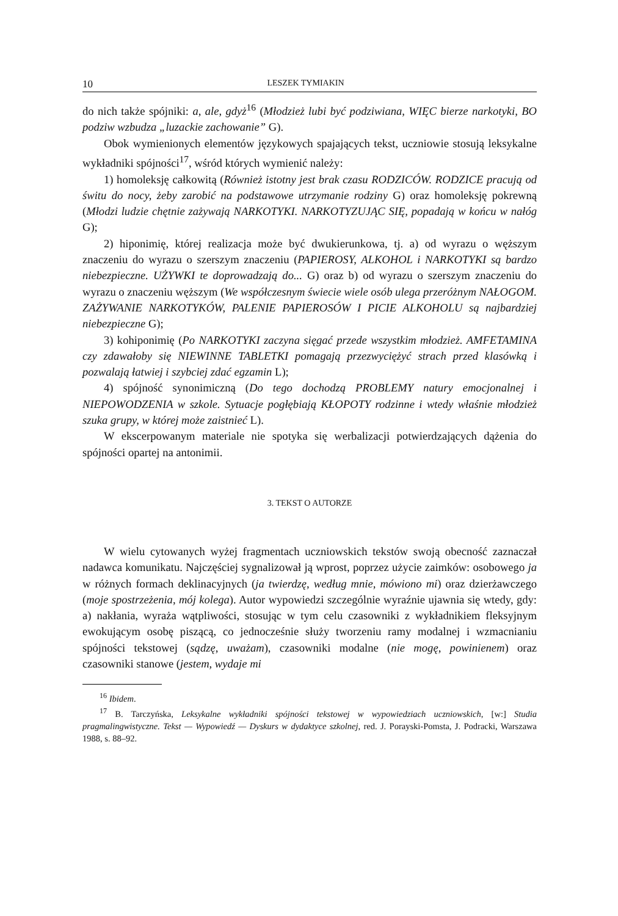10 LESZEK TYMIAKIN
do nich także spójniki: a, ale, gdyż<sup>16</sup> (Młodzież lubi być podziwiana, WIĘC bierze narkotyki, BO podziw wzbudza „luzackie zachowanie” G).
Obok wymienionych elementów językowych spajających tekst, uczniowie stosują leksykalne wykładniki spójności<sup>17</sup>, wśród których wymienić należy:
1) homoleksję całkowitą (Również istotny jest brak czasu RODZICÓW. RODZICE pracują od świtu do nocy, żeby zarobić na podstawowe utrzymanie rodziny G) oraz homoleksję pokrewną (Młodzi ludzie chętnie zażywają NARKOTYKI. NARKOTYZUJĄC SIĘ, popadają w końcu w nałóg G);
2) hiponimię, której realizacja może być dwukierunkowa, tj. a) od wyrazu o węższym znaczeniu do wyrazu o szerszym znaczeniu (PAPIEROSY, ALKOHOL i NARKOTYKI są bardzo niebezpieczne. UŻYWKI te doprowadzają do... G) oraz b) od wyrazu o szerszym znaczeniu do wyrazu o znaczeniu węższym (We współczesnym świecie wiele osób ulega przeróżnym NAŁOGOM. ZAŻYWANIE NARKOTYKÓW, PALENIE PAPIEROSÓW I PICIE ALKOHOLU są najbardziej niebezpieczne G);
3) kohiponimię (Po NARKOTYKI zaczyna sięgać przede wszystkim młodzież. AMFETAMINA czy zdawałoby się NIEWINNE TABLETKI pomagają przezwyciężyć strach przed klasówką i pozwalają łatwiej i szybciej zdać egzamin L);
4) spójność synonimiczną (Do tego dochodzą PROBLEMY natury emocjonalnej i NIEPOWODZENIA w szkole. Sytuacje pogłębiają KŁOPOTY rodzinne i wtedy właśnie młodzież szuka grupy, w której może zaistnieć L).
W ekscerpowanym materiale nie spotyka się werbalizacji potwierdzających dążenia do spójności opartej na antonimii.
3. TEKST O AUTORZE
W wielu cytowanych wyżej fragmentach uczniowskich tekstów swoją obecność zaznaczał nadawca komunikatu. Najczęściej sygnalizował ją wprost, poprzez użycie zaimków: osobowego ja w różnych formach deklinacyjnych (ja twierdzę, według mnie, mówiono mi) oraz dzierżawczego (moje spostrzeżenia, mój kolega). Autor wypowiedzi szczególnie wyraźnie ujawnia się wtedy, gdy: a) nakłania, wyraża wątpliwości, stosując w tym celu czasowniki z wykładnikiem fleksyjnym ewokującym osobę piszącą, co jednocześnie służy tworzeniu ramy modalnej i wzmacnianiu spójności tekstowej (sądzę, uważam), czasowniki modalne (nie mogę, powinienem) oraz czasowniki stanowe (jestem, wydaje mi
<sup>16</sup> Ibidem.
<sup>17</sup> B. Tarczyńska, Leksykalne wykładniki spójności tekstowej w wypowiedziach uczniowskich, [w:] Studia pragmalingwistyczne. Tekst — Wypowiedź — Dyskurs w dydaktyce szkolnej, red. J. Porayski-Pomsta, J. Podracki, Warszawa 1988, s. 88–92.